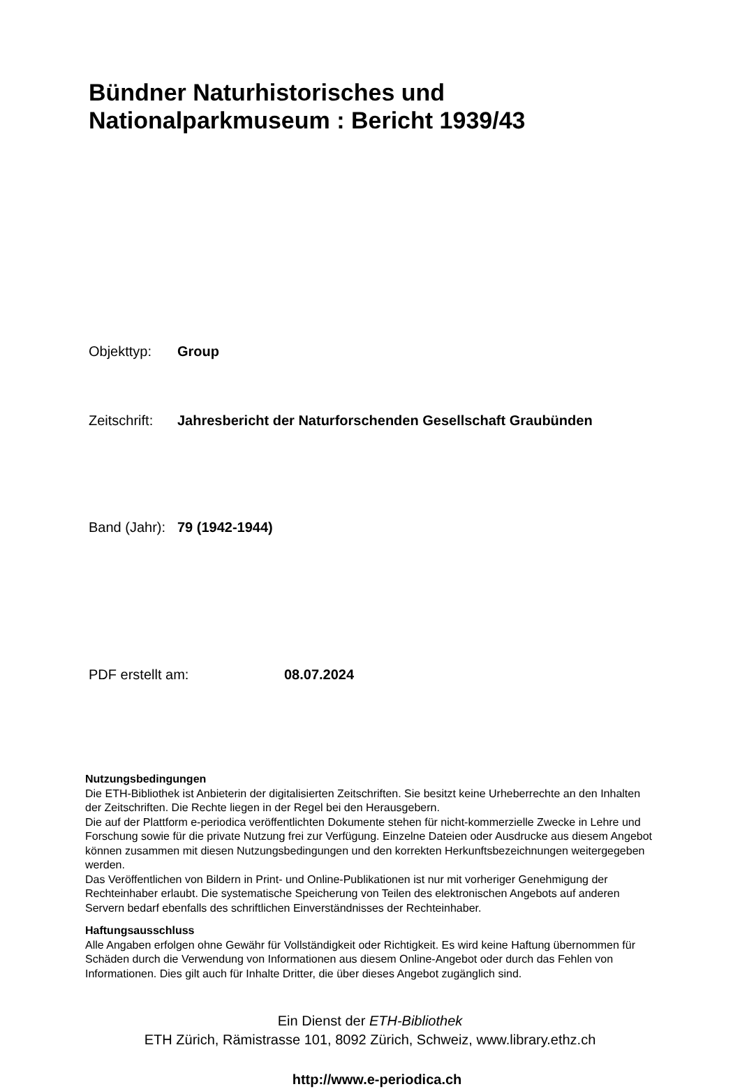Bündner Naturhistorisches und
Nationalparkmuseum : Bericht 1939/43
Objekttyp: Group
Zeitschrift: Jahresbericht der Naturforschenden Gesellschaft Graubünden
Band (Jahr): 79 (1942-1944)
PDF erstellt am: 08.07.2024
Nutzungsbedingungen
Die ETH-Bibliothek ist Anbieterin der digitalisierten Zeitschriften. Sie besitzt keine Urheberrechte an den Inhalten der Zeitschriften. Die Rechte liegen in der Regel bei den Herausgebern.
Die auf der Plattform e-periodica veröffentlichten Dokumente stehen für nicht-kommerzielle Zwecke in Lehre und Forschung sowie für die private Nutzung frei zur Verfügung. Einzelne Dateien oder Ausdrucke aus diesem Angebot können zusammen mit diesen Nutzungsbedingungen und den korrekten Herkunftsbezeichnungen weitergegeben werden.
Das Veröffentlichen von Bildern in Print- und Online-Publikationen ist nur mit vorheriger Genehmigung der Rechteinhaber erlaubt. Die systematische Speicherung von Teilen des elektronischen Angebots auf anderen Servern bedarf ebenfalls des schriftlichen Einverständnisses der Rechteinhaber.
Haftungsausschluss
Alle Angaben erfolgen ohne Gewähr für Vollständigkeit oder Richtigkeit. Es wird keine Haftung übernommen für Schäden durch die Verwendung von Informationen aus diesem Online-Angebot oder durch das Fehlen von Informationen. Dies gilt auch für Inhalte Dritter, die über dieses Angebot zugänglich sind.
Ein Dienst der ETH-Bibliothek
ETH Zürich, Rämistrasse 101, 8092 Zürich, Schweiz, www.library.ethz.ch
http://www.e-periodica.ch